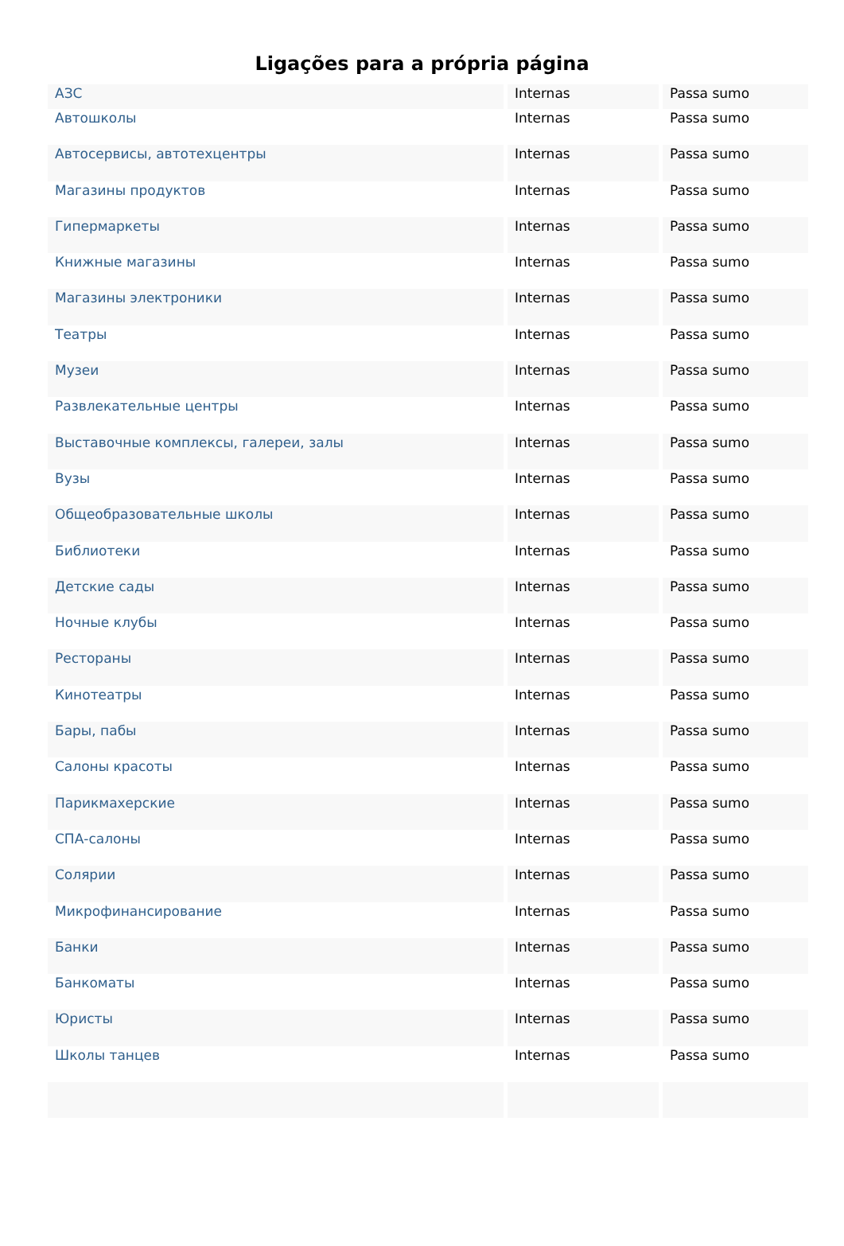Ligações para a própria página
| АЗС | Internas | Passa sumo |
| Автошколы | Internas | Passa sumo |
| Автосервисы, автотехцентры | Internas | Passa sumo |
| Магазины продуктов | Internas | Passa sumo |
| Гипермаркеты | Internas | Passa sumo |
| Книжные магазины | Internas | Passa sumo |
| Магазины электроники | Internas | Passa sumo |
| Театры | Internas | Passa sumo |
| Музеи | Internas | Passa sumo |
| Развлекательные центры | Internas | Passa sumo |
| Выставочные комплексы, галереи, залы | Internas | Passa sumo |
| Вузы | Internas | Passa sumo |
| Общеобразовательные школы | Internas | Passa sumo |
| Библиотеки | Internas | Passa sumo |
| Детские сады | Internas | Passa sumo |
| Ночные клубы | Internas | Passa sumo |
| Рестораны | Internas | Passa sumo |
| Кинотеатры | Internas | Passa sumo |
| Бары, пабы | Internas | Passa sumo |
| Салоны красоты | Internas | Passa sumo |
| Парикмахерские | Internas | Passa sumo |
| СПА-салоны | Internas | Passa sumo |
| Солярии | Internas | Passa sumo |
| Микрофинансирование | Internas | Passa sumo |
| Банки | Internas | Passa sumo |
| Банкоматы | Internas | Passa sumo |
| Юристы | Internas | Passa sumo |
| Школы танцев | Internas | Passa sumo |